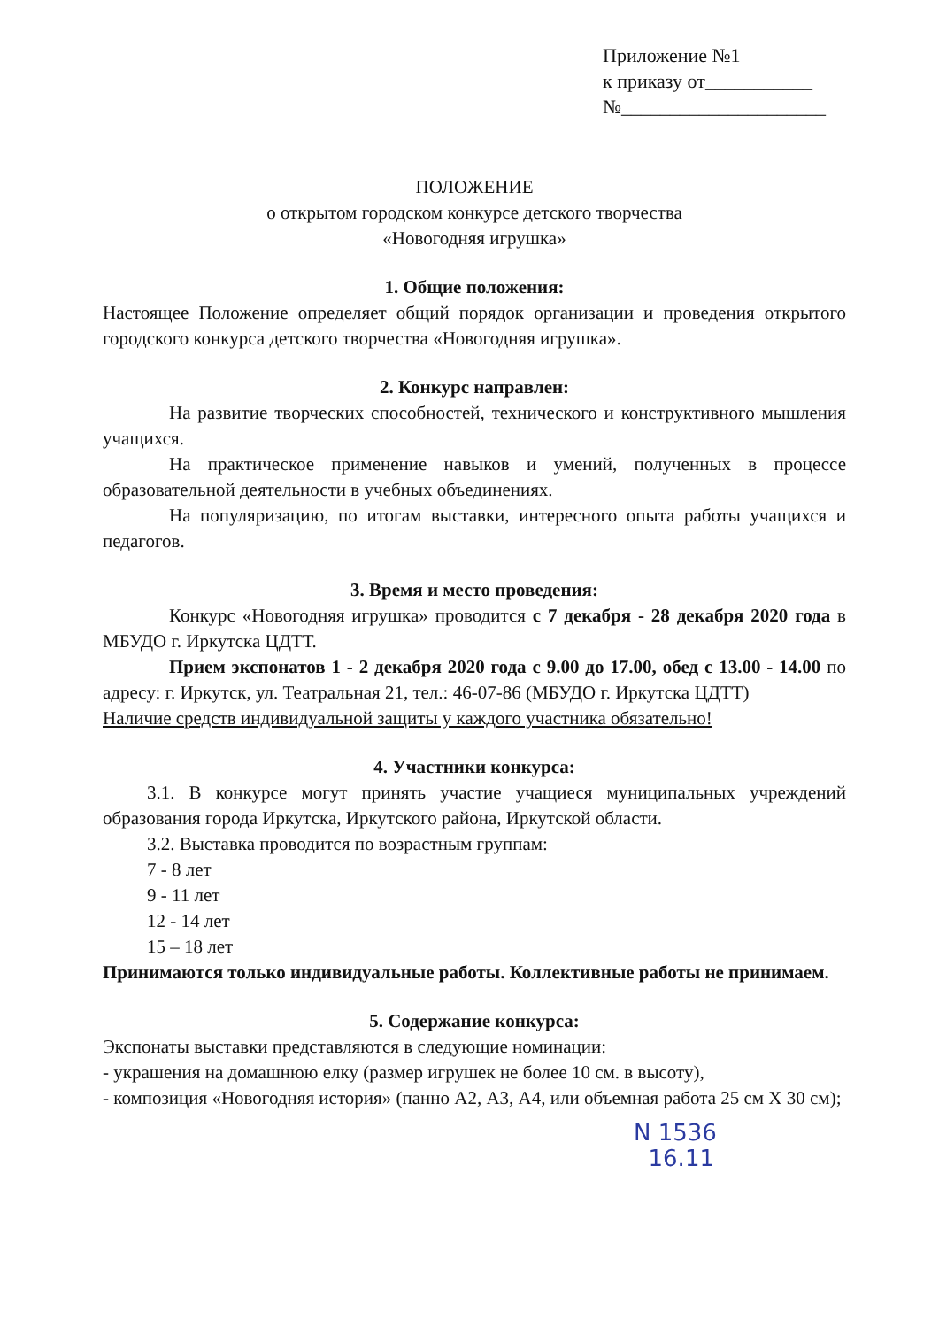Приложение №1
к приказу от___________
№_____________________
ПОЛОЖЕНИЕ
о открытом городском конкурсе детского творчества
«Новогодняя игрушка»
1. Общие положения:
Настоящее Положение определяет общий порядок организации и проведения открытого городского конкурса детского творчества «Новогодняя игрушка».
2. Конкурс направлен:
На развитие творческих способностей, технического и конструктивного мышления учащихся.
На практическое применение навыков и умений, полученных в процессе образовательной деятельности в учебных объединениях.
На популяризацию, по итогам выставки, интересного опыта работы учащихся и педагогов.
3. Время и место проведения:
Конкурс «Новогодняя игрушка» проводится с 7 декабря - 28 декабря 2020 года в МБУДО г. Иркутска ЦДТТ.
Прием экспонатов 1 - 2 декабря 2020 года с 9.00 до 17.00, обед с 13.00 - 14.00 по адресу: г. Иркутск, ул. Театральная 21, тел.: 46-07-86 (МБУДО г. Иркутска ЦДТТ)
Наличие средств индивидуальной защиты у каждого участника обязательно!
4. Участники конкурса:
3.1. В конкурсе могут принять участие учащиеся муниципальных учреждений образования города Иркутска, Иркутского района, Иркутской области.
3.2. Выставка проводится по возрастным группам:
7 - 8 лет
9 - 11 лет
12 - 14 лет
15 – 18 лет
Принимаются только индивидуальные работы. Коллективные работы не принимаем.
5. Содержание конкурса:
Экспонаты выставки представляются в следующие номинации:
- украшения на домашнюю елку (размер игрушек не более 10 см. в высоту),
- композиция «Новогодняя история» (панно А2, А3, А4, или объемная работа 25 см Х 30 см);
N 1536
16.11